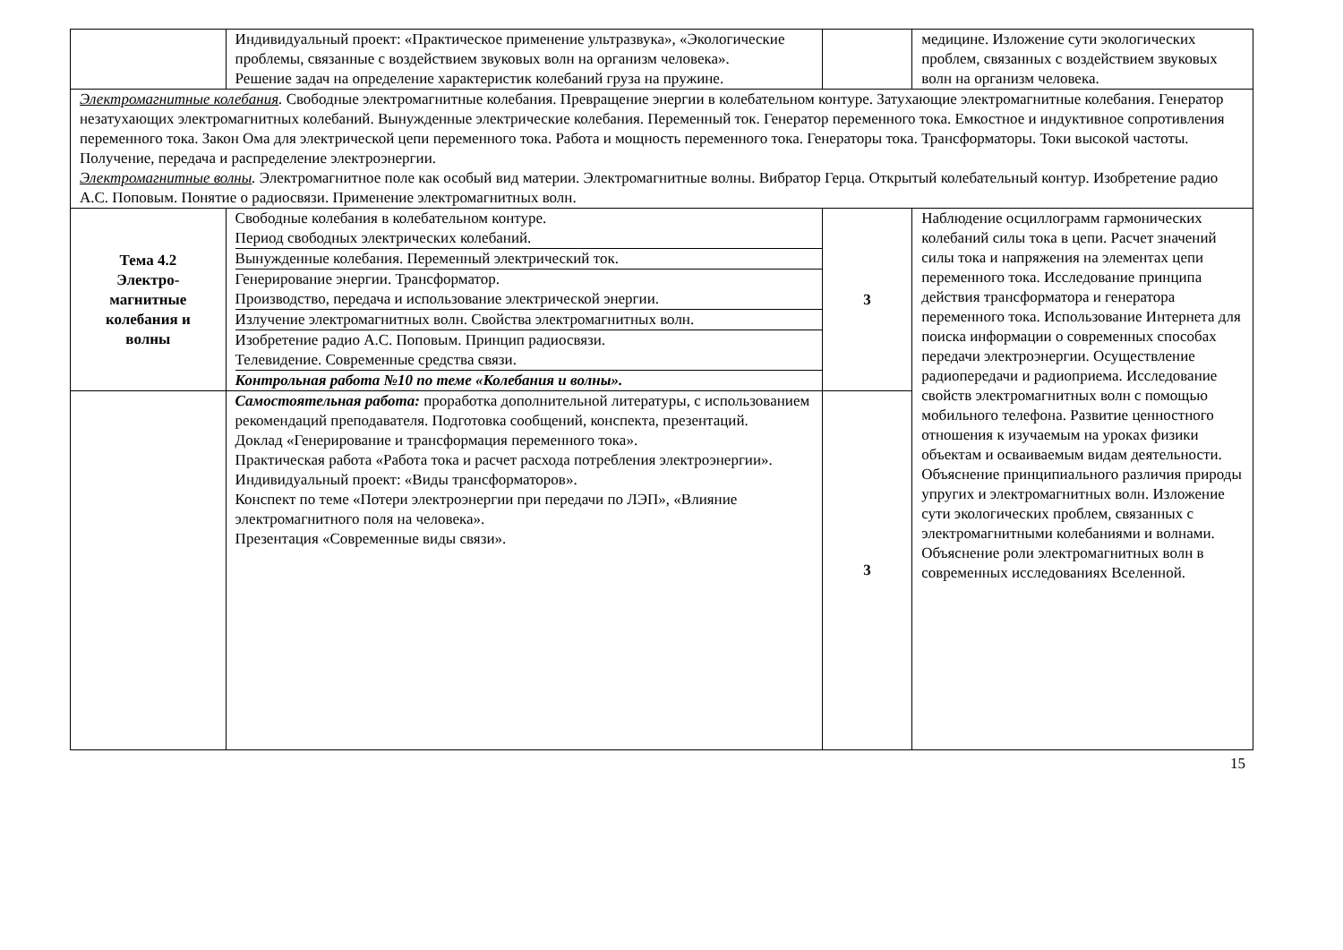| | Индивидуальный проект: «Практическое применение ультразвука», «Экологические проблемы, связанные с воздействием звуковых волн на организм человека». Решение задач на определение характеристик колебаний груза на пружине. | | медицине. Изложение сути экологических проблем, связанных с воздействием звуковых волн на организм человека. |
| Электромагнитные колебания . Свободные электромагнитные колебания. Превращение энергии в колебательном контуре. Затухающие электромагнитные колебания. Генератор незатухающих электромагнитных колебаний. Вынужденные электрические колебания. Переменный ток. Генератор переменного тока. Емкостное и индуктивное сопротивления переменного тока. Закон Ома для электрической цепи переменного тока. Работа и мощность переменного тока. Генераторы тока. Трансформаторы. Токи высокой частоты. Получение, передача и распределение электроэнергии. Электромагнитные волны . Электромагнитное поле как особый вид материи. Электромагнитные волны. Вибратор Герца. Открытый колебательный контур. Изобретение радио А.С. Поповым. Понятие о радиосвязи. Применение электромагнитных волн. | | | |
| Тема 4.2 Электро- магнитные колебания и волны | / Свободные колебания в колебательном контуре. Период свободных электрических колебаний. / / Вынужденные колебания. Переменный электрический ток. / / Генерирование энергии. Трансформатор. Производство, передача и использование электрической энергии. / / Излучение электромагнитных волн. Свойства электромагнитных волн. / / Изобретение радио А.С. Поповым. Принцип радиосвязи. Телевидение. Современные средства связи. / / Контрольная работа №10 по теме «Колебания и волны». / | 3 | Наблюдение осциллограмм гармонических колебаний силы тока в цепи. Расчет значений силы тока и напряжения на элементах цепи переменного тока. Исследование принципа действия трансформатора и генератора переменного тока. Использование Интернета для поиска информации о современных способах передачи электроэнергии. Осуществление радиопередачи и радиоприема. Исследование свойств электромагнитных волн с помощью мобильного телефона. Развитие ценностного отношения к изучаемым на уроках физики объектам и осваиваемым видам деятельности. Объяснение принципиального различия природы упругих и электромагнитных волн. Изложение сути экологических проблем, связанных с электромагнитными колебаниями и волнами. Объяснение роли электромагнитных волн в современных исследованиях Вселенной. |
| | Самостоятельная работа: проработка дополнительной литературы, с использованием рекомендаций преподавателя. Подготовка сообщений, конспекта, презентаций. Доклад «Генерирование и трансформация переменного тока». Практическая работа «Работа тока и расчет расхода потребления электроэнергии». Индивидуальный проект: «Виды трансформаторов». Конспект по теме «Потери электроэнергии при передачи по ЛЭП», «Влияние электромагнитного поля на человека». Презентация «Современные виды связи». | 3 | |
15